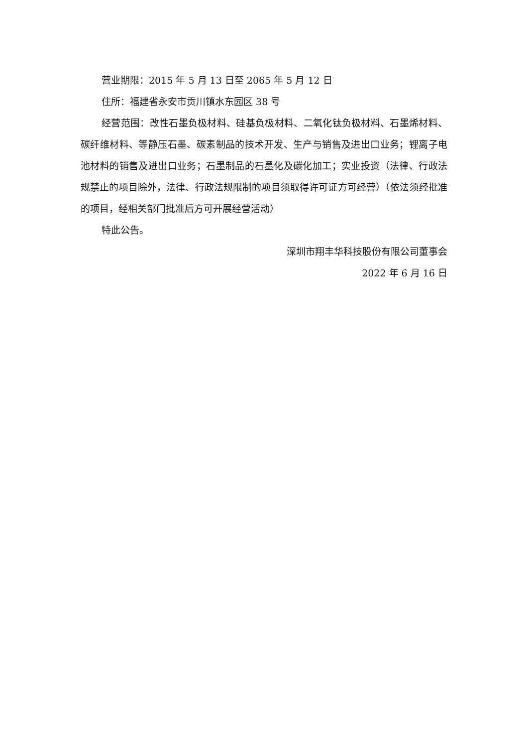营业期限：2015 年 5 月 13 日至 2065 年 5 月 12 日
住所：福建省永安市贡川镇水东园区 38 号
经营范围：改性石墨负极材料、硅基负极材料、二氧化钛负极材料、石墨烯材料、碳纤维材料、等静压石墨、碳素制品的技术开发、生产与销售及进出口业务；锂离子电池材料的销售及进出口业务；石墨制品的石墨化及碳化加工；实业投资（法律、行政法规禁止的项目除外，法律、行政法规限制的项目须取得许可证方可经营）（依法须经批准的项目，经相关部门批准后方可开展经营活动）
特此公告。
深圳市翔丰华科技股份有限公司董事会
2022 年 6 月 16 日